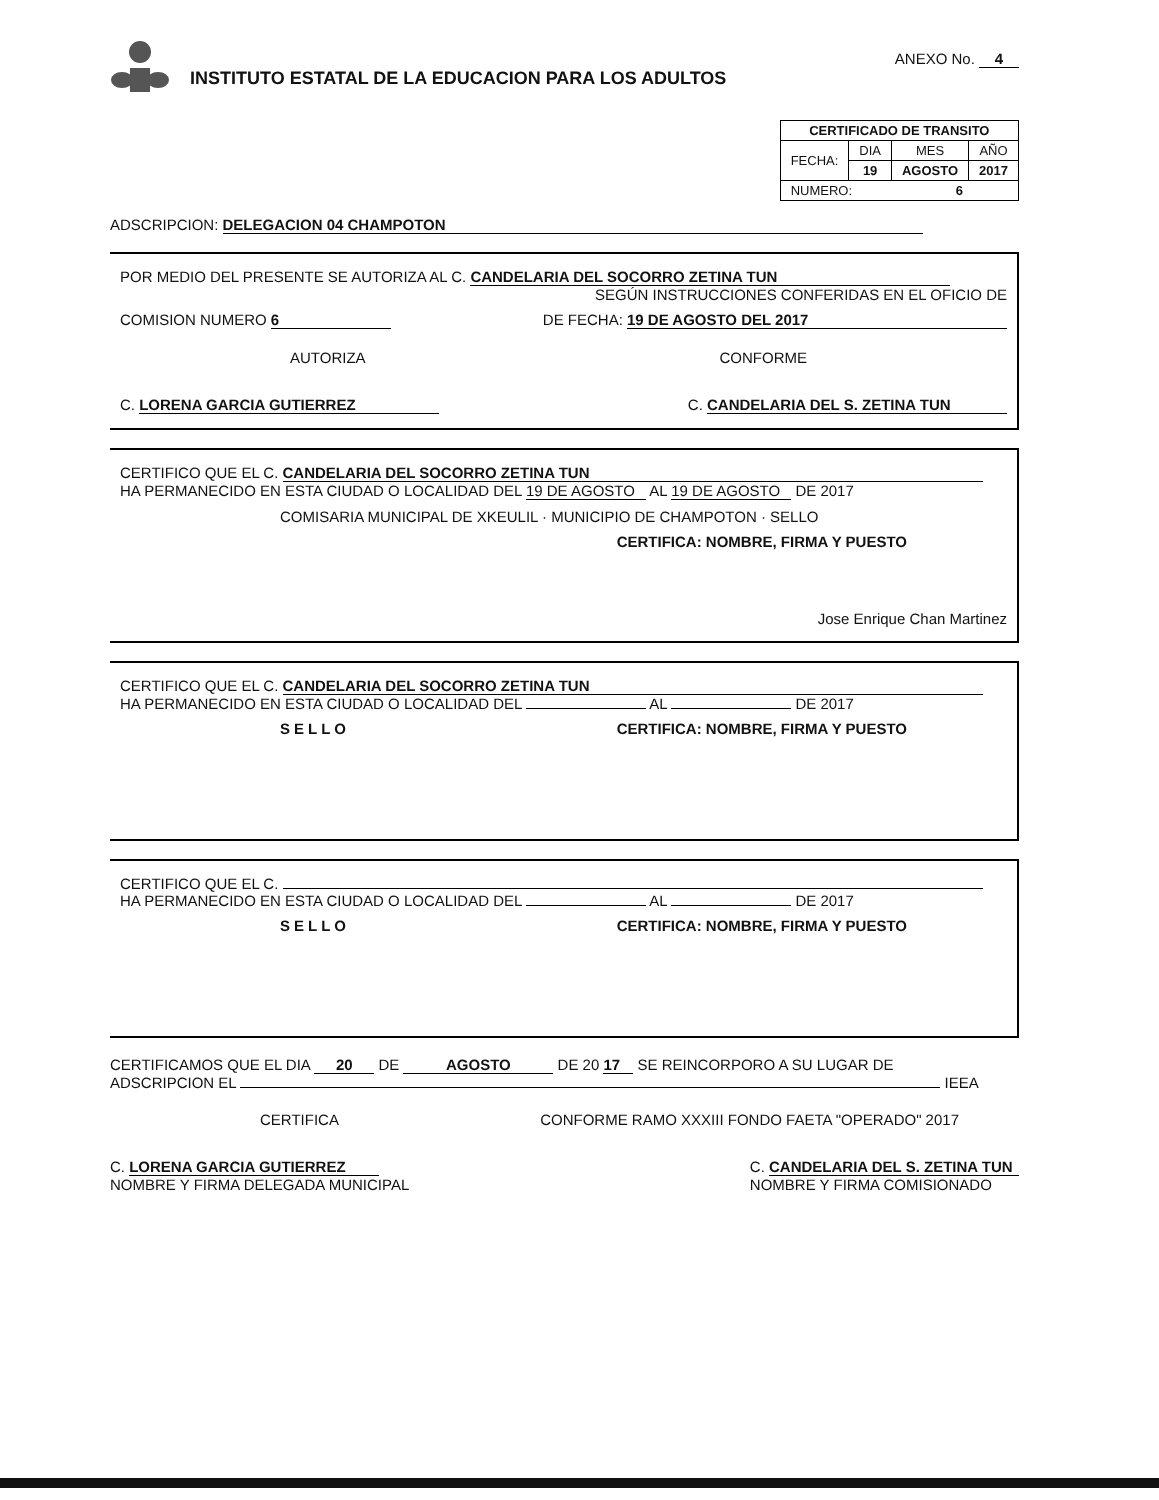INSTITUTO ESTATAL DE LA EDUCACION PARA LOS ADULTOS
ANEXO No. 4
| CERTIFICADO DE TRANSITO | | | |
| --- | --- | --- | --- |
| FECHA: | DIA | MES | AÑO |
| | 19 | AGOSTO | 2017 |
| NUMERO: 6 | | | |
ADSCRIPCION: DELEGACION 04 CHAMPOTON
POR MEDIO DEL PRESENTE SE AUTORIZA AL C. CANDELARIA DEL SOCORRO ZETINA TUN
SEGÚN INSTRUCCIONES CONFERIDAS EN EL OFICIO DE
COMISION NUMERO 6 DE FECHA: 19 DE AGOSTO DEL 2017
AUTORIZA CONFORME
C. LORENA GARCIA GUTIERREZ C. CANDELARIA DEL S. ZETINA TUN
CERTIFICO QUE EL C. CANDELARIA DEL SOCORRO ZETINA TUN
HA PERMANECIDO EN ESTA CIUDAD O LOCALIDAD DEL 19 DE AGOSTO AL 19 DE AGOSTO DE 2017
COMISARIA MUNICIPAL DE XKEULIL · MUNICIPIO DE CHAMPOTON · SELLO
CERTIFICA: NOMBRE, FIRMA Y PUESTO
Jose Enrique Chan Martinez
CERTIFICO QUE EL C. CANDELARIA DEL SOCORRO ZETINA TUN
HA PERMANECIDO EN ESTA CIUDAD O LOCALIDAD DEL AL DE 2017
SELLO CERTIFICA: NOMBRE, FIRMA Y PUESTO
CERTIFICO QUE EL C.
HA PERMANECIDO EN ESTA CIUDAD O LOCALIDAD DEL AL DE 2017
SELLO CERTIFICA: NOMBRE, FIRMA Y PUESTO
CERTIFICAMOS QUE EL DIA 20 DE AGOSTO DE 20 17 SE REINCORPORO A SU LUGAR DE
ADSCRIPCION EL IEEA
CERTIFICA CONFORME RAMO XXXIII FONDO FAETA "OPERADO" 2017
C. LORENA GARCIA GUTIERREZ
NOMBRE Y FIRMA DELEGADA MUNICIPAL C. CANDELARIA DEL S. ZETINA TUN
NOMBRE Y FIRMA COMISIONADO